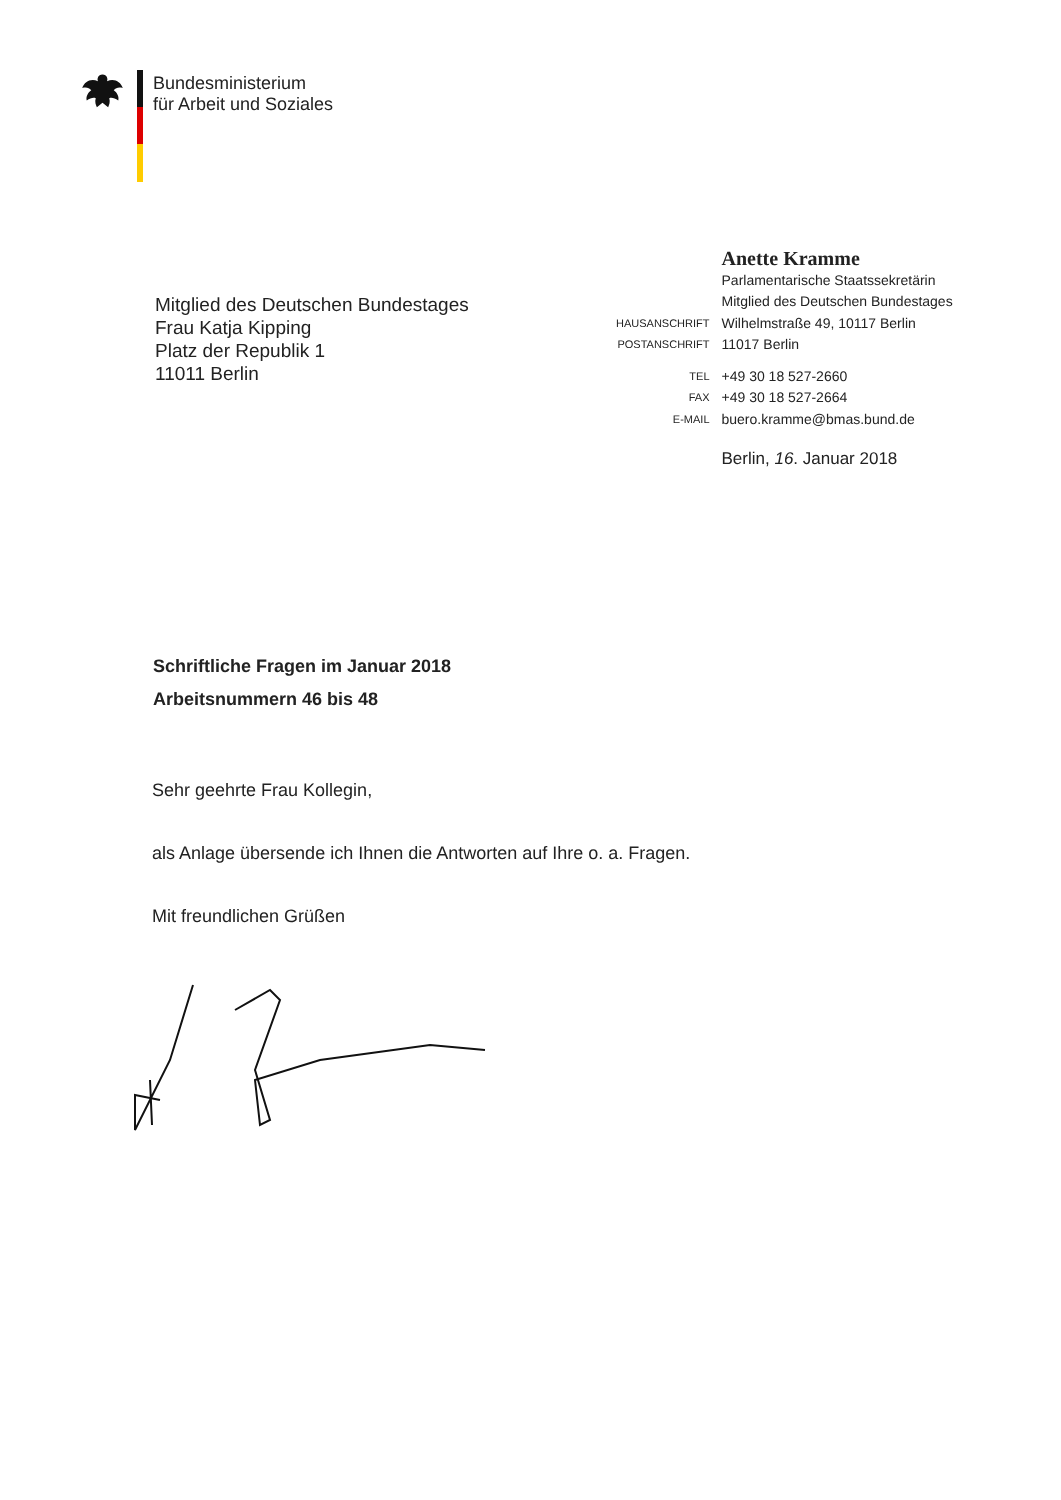Bundesministerium
für Arbeit und Soziales
Mitglied des Deutschen Bundestages
Frau Katja Kipping
Platz der Republik 1
11011 Berlin
| | Anette Kramme |
| | Parlamentarische Staatssekretärin |
| | Mitglied des Deutschen Bundestages |
| HAUSANSCHRIFT | Wilhelmstraße 49, 10117 Berlin |
| POSTANSCHRIFT | 11017 Berlin |
| TEL | +49 30 18 527-2660 |
| FAX | +49 30 18 527-2664 |
| E-MAIL | buero.kramme@bmas.bund.de |
| | Berlin, 16 . Januar 2018 |
Schriftliche Fragen im Januar 2018
Arbeitsnummern 46 bis 48
Sehr geehrte Frau Kollegin,
als Anlage übersende ich Ihnen die Antworten auf Ihre o. a. Fragen.
Mit freundlichen Grüßen